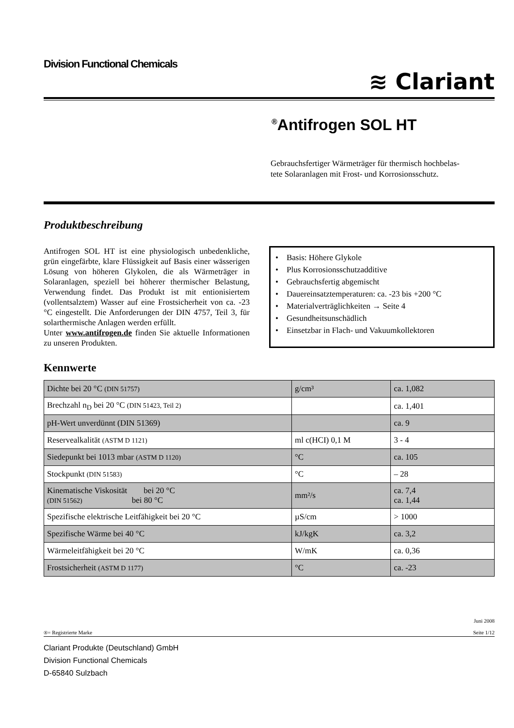Division Functional Chemicals
≋ Clariant
<sup>®</sup>Antifrogen SOL HT
Gebrauchsfertiger Wärmeträger für thermisch hochbelas-
tete Solaranlagen mit Frost- und Korrosionsschutz.
Produktbeschreibung
Antifrogen SOL HT ist eine physiologisch unbedenkliche, grün eingefärbte, klare Flüssigkeit auf Basis einer wässerigen Lösung von höheren Glykolen, die als Wärmeträger in Solaranlagen, speziell bei höherer thermischer Belastung, Verwendung findet. Das Produkt ist mit entionisiertem (vollentsalztem) Wasser auf eine Frostsicherheit von ca. -23 °C eingestellt. Die Anforderungen der DIN 4757, Teil 3, für solarthermische Anlagen werden erfüllt.
Unter www.antifrogen.de finden Sie aktuelle Informationen zu unseren Produkten.
• Basis: Höhere Glykole
• Plus Korrosionsschutzadditive
• Gebrauchsfertig abgemischt
• Dauereinsatztemperaturen: ca. -23 bis +200 °C
• Materialverträglichkeiten → Seite 4
• Gesundheitsunschädlich
• Einsetzbar in Flach- und Vakuumkollektoren
Kennwerte
| Dichte bei 20 °C (DIN 51757) | g/cm³ | ca. 1,082 |
| Brechzahl n<sub>D</sub> bei 20 °C (DIN 51423, Teil 2) | | ca. 1,401 |
| pH-Wert unverdünnt (DIN 51369) | | ca. 9 |
| Reservealkalität (ASTM D 1121) | ml c(HCI) 0,1 M | 3 - 4 |
| Siedepunkt bei 1013 mbar (ASTM D 1120) | °C | ca. 105 |
| Stockpunkt (DIN 51583) | °C | – 28 |
| Kinematische Viskosität bei 20 °C (DIN 51562) bei 80 °C | mm²/s | ca. 7,4 ca. 1,44 |
| Spezifische elektrische Leitfähigkeit bei 20 °C | µS/cm | > 1000 |
| Spezifische Wärme bei 40 °C | kJ/kgK | ca. 3,2 |
| Wärmeleitfähigkeit bei 20 °C | W/mK | ca. 0,36 |
| Frostsicherheit (ASTM D 1177) | °C | ca. -23 |
®= Registrierte Marke Juni 2008
Seite 1/12
Clariant Produkte (Deutschland) GmbH
Division Functional Chemicals
D-65840 Sulzbach